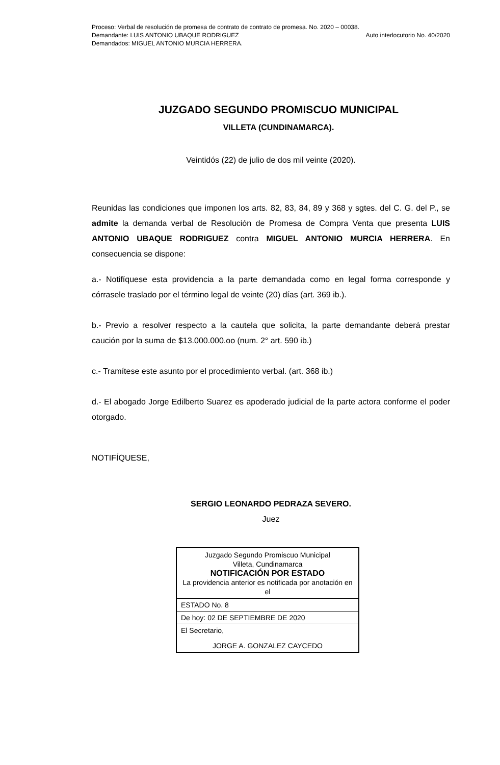Proceso: Verbal de resolución de promesa de contrato de contrato de promesa. No. 2020 – 00038.
Demandante: LUIS ANTONIO UBAQUE RODRIGUEZ
Demandados: MIGUEL ANTONIO MURCIA HERRERA.
Auto interlocutorio No. 40/2020
JUZGADO SEGUNDO PROMISCUO MUNICIPAL
VILLETA (CUNDINAMARCA).
Veintidós (22) de julio de dos mil veinte (2020).
Reunidas las condiciones que imponen los arts. 82, 83, 84, 89 y 368 y sgtes. del C. G. del P., se admite la demanda verbal de Resolución de Promesa de Compra Venta que presenta LUIS ANTONIO UBAQUE RODRIGUEZ contra MIGUEL ANTONIO MURCIA HERRERA. En consecuencia se dispone:
a.- Notifíquese esta providencia a la parte demandada como en legal forma corresponde y córrasele traslado por el término legal de veinte (20) días (art. 369 ib.).
b.- Previo a resolver respecto a la cautela que solicita, la parte demandante deberá prestar caución por la suma de $13.000.000.oo (num. 2° art. 590 ib.)
c.- Tramítese este asunto por el procedimiento verbal. (art. 368 ib.)
d.- El abogado Jorge Edilberto Suarez es apoderado judicial de la parte actora conforme el poder otorgado.
NOTIFÍQUESE,
SERGIO LEONARDO PEDRAZA SEVERO.
Juez
| Juzgado Segundo Promiscuo Municipal Villeta, Cundinamarca NOTIFICACIÓN POR ESTADO La providencia anterior es notificada por anotación en el |
| ESTADO No. 8 |
| De hoy: 02 DE SEPTIEMBRE DE 2020 |
| El Secretario, JORGE A. GONZALEZ CAYCEDO |